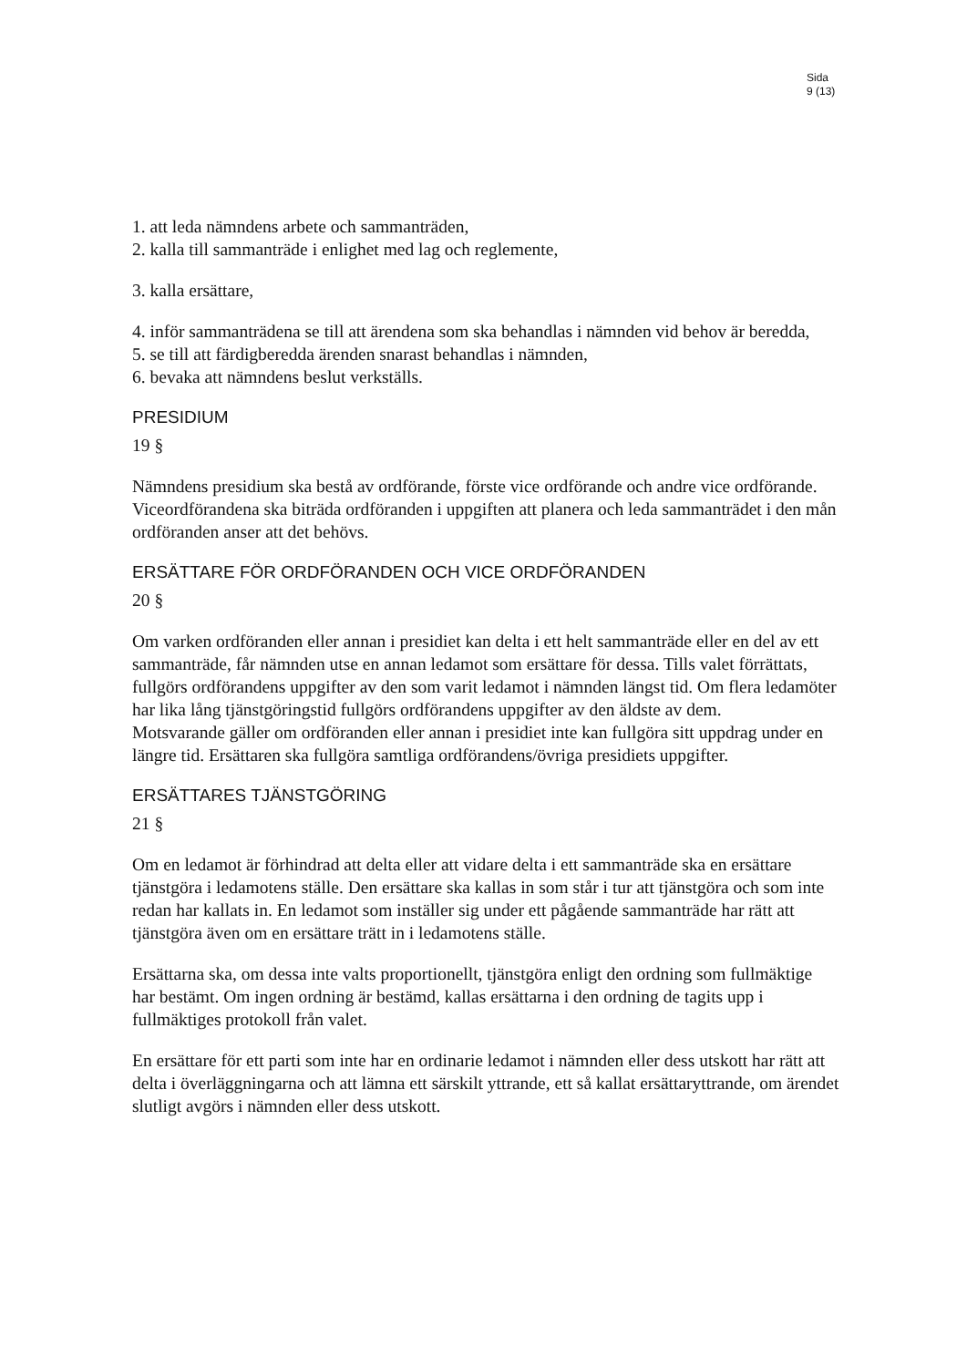Sida
9 (13)
1. att leda nämndens arbete och sammanträden,
2. kalla till sammanträde i enlighet med lag och reglemente,
3. kalla ersättare,
4. inför sammanträdena se till att ärendena som ska behandlas i nämnden vid behov är beredda,
5. se till att färdigberedda ärenden snarast behandlas i nämnden,
6. bevaka att nämndens beslut verkställs.
PRESIDIUM
19 §
Nämndens presidium ska bestå av ordförande, förste vice ordförande och andre vice ordförande.
Viceordförandena ska biträda ordföranden i uppgiften att planera och leda sammanträdet i den mån ordföranden anser att det behövs.
ERSÄTTARE FÖR ORDFÖRANDEN OCH VICE ORDFÖRANDEN
20 §
Om varken ordföranden eller annan i presidiet kan delta i ett helt sammanträde eller en del av ett sammanträde, får nämnden utse en annan ledamot som ersättare för dessa. Tills valet förrättats, fullgörs ordförandens uppgifter av den som varit ledamot i nämnden längst tid. Om flera ledamöter har lika lång tjänstgöringstid fullgörs ordförandens uppgifter av den äldste av dem.
Motsvarande gäller om ordföranden eller annan i presidiet inte kan fullgöra sitt uppdrag under en längre tid. Ersättaren ska fullgöra samtliga ordförandens/övriga presidiets uppgifter.
ERSÄTTARES TJÄNSTGÖRING
21 §
Om en ledamot är förhindrad att delta eller att vidare delta i ett sammanträde ska en ersättare tjänstgöra i ledamotens ställe. Den ersättare ska kallas in som står i tur att tjänstgöra och som inte redan har kallats in. En ledamot som inställer sig under ett pågående sammanträde har rätt att tjänstgöra även om en ersättare trätt in i ledamotens ställe.
Ersättarna ska, om dessa inte valts proportionellt, tjänstgöra enligt den ordning som fullmäktige har bestämt. Om ingen ordning är bestämd, kallas ersättarna i den ordning de tagits upp i fullmäktiges protokoll från valet.
En ersättare för ett parti som inte har en ordinarie ledamot i nämnden eller dess utskott har rätt att delta i överläggningarna och att lämna ett särskilt yttrande, ett så kallat ersättaryttrande, om ärendet slutligt avgörs i nämnden eller dess utskott.